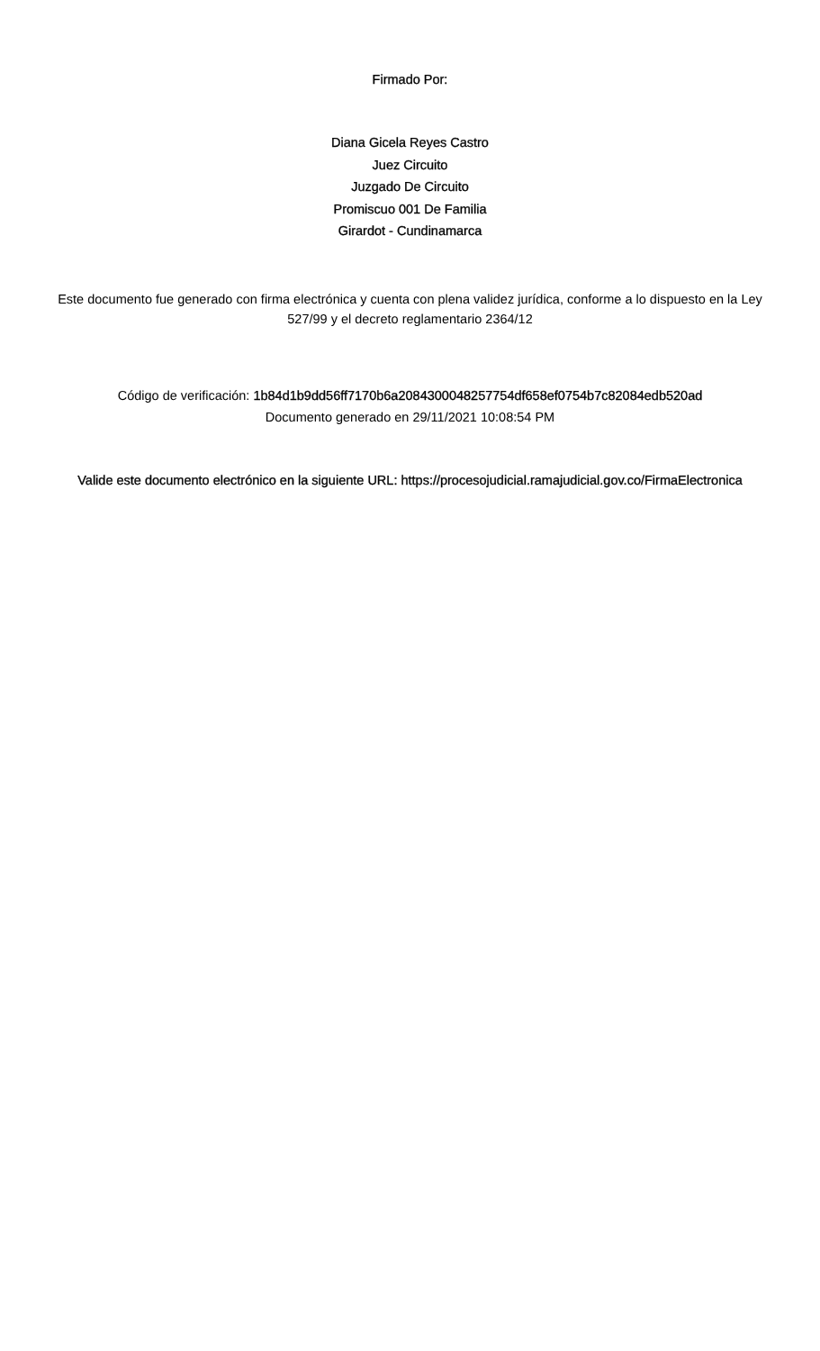Firmado Por:
Diana Gicela Reyes Castro
Juez Circuito
Juzgado De Circuito
Promiscuo 001 De Familia
Girardot - Cundinamarca
Este documento fue generado con firma electrónica y cuenta con plena validez jurídica, conforme a lo dispuesto en la Ley 527/99 y el decreto reglamentario 2364/12
Código de verificación: 1b84d1b9dd56ff7170b6a2084300048257754df658ef0754b7c82084edb520ad
Documento generado en 29/11/2021 10:08:54 PM
Valide este documento electrónico en la siguiente URL: https://procesojudicial.ramajudicial.gov.co/FirmaElectronica